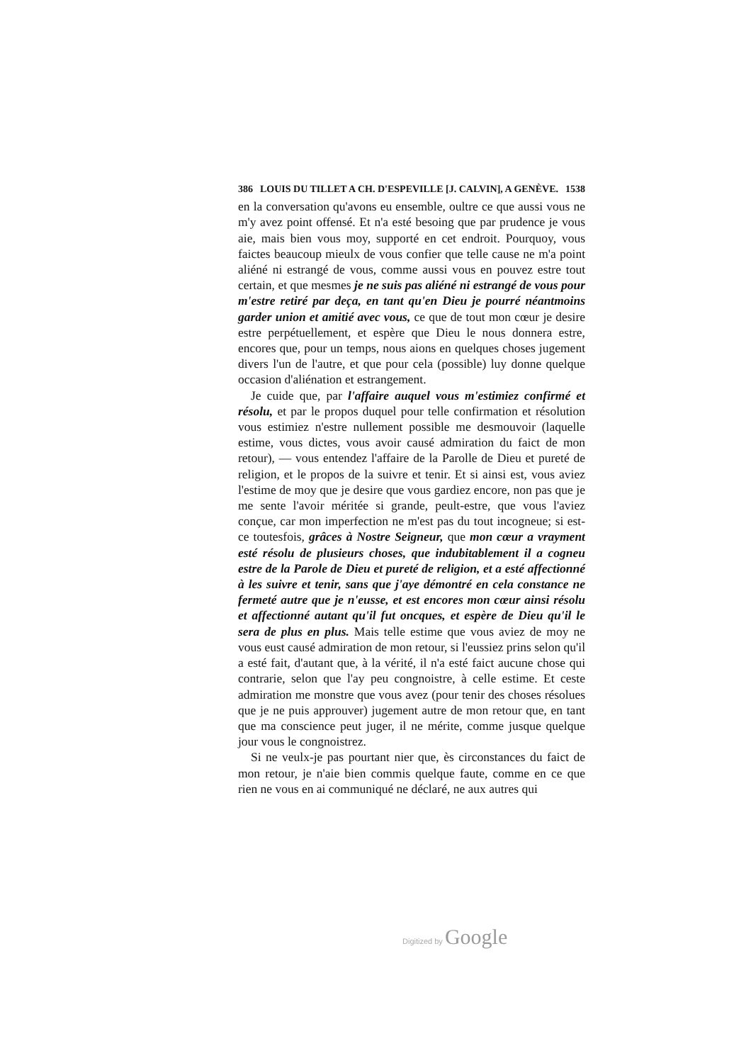386 LOUIS DU TILLET A CH. D'ESPEVILLE [J. CALVIN], A GENÈVE. 1538
en la conversation qu'avons eu ensemble, oultre ce que aussi vous ne m'y avez point offensé. Et n'a esté besoing que par prudence je vous aie, mais bien vous moy, supporté en cet endroit. Pourquoy, vous faictes beaucoup mieulx de vous confier que telle cause ne m'a point aliéné ni estrangé de vous, comme aussi vous en pouvez estre tout certain, et que mesmes je ne suis pas aliéné ni estrangé de vous pour m'estre retiré par deça, en tant qu'en Dieu je pourré néantmoins garder union et amitié avec vous, ce que de tout mon cœur je desire estre perpétuellement, et espère que Dieu le nous donnera estre, encores que, pour un temps, nous aions en quelques choses jugement divers l'un de l'autre, et que pour cela (possible) luy donne quelque occasion d'aliénation et estrangement.
Je cuide que, par l'affaire auquel vous m'estimiez confirmé et résolu, et par le propos duquel pour telle confirmation et résolution vous estimiez n'estre nullement possible me desmouvoir (laquelle estime, vous dictes, vous avoir causé admiration du faict de mon retour), — vous entendez l'affaire de la Parolle de Dieu et pureté de religion, et le propos de la suivre et tenir. Et si ainsi est, vous aviez l'estime de moy que je desire que vous gardiez encore, non pas que je me sente l'avoir méritée si grande, peult-estre, que vous l'aviez conçue, car mon imperfection ne m'est pas du tout incogneue; si est-ce toutesfois, grâces à Nostre Seigneur, que mon cœur a vrayment esté résolu de plusieurs choses, que indubitablement il a cogneu estre de la Parole de Dieu et pureté de religion, et a esté affectionné à les suivre et tenir, sans que j'aye démontré en cela constance ne fermeté autre que je n'eusse, et est encores mon cœur ainsi résolu et affectionné autant qu'il fut oncques, et espère de Dieu qu'il le sera de plus en plus. Mais telle estime que vous aviez de moy ne vous eust causé admiration de mon retour, si l'eussiez prins selon qu'il a esté fait, d'autant que, à la vérité, il n'a esté faict aucune chose qui contrarie, selon que l'ay peu congnoistre, à celle estime. Et ceste admiration me monstre que vous avez (pour tenir des choses résolues que je ne puis approuver) jugement autre de mon retour que, en tant que ma conscience peut juger, il ne mérite, comme jusque quelque jour vous le congnoistrez.
Si ne veulx-je pas pourtant nier que, ès circonstances du faict de mon retour, je n'aie bien commis quelque faute, comme en ce que rien ne vous en ai communiqué ne déclaré, ne aux autres qui
Digitized by Google